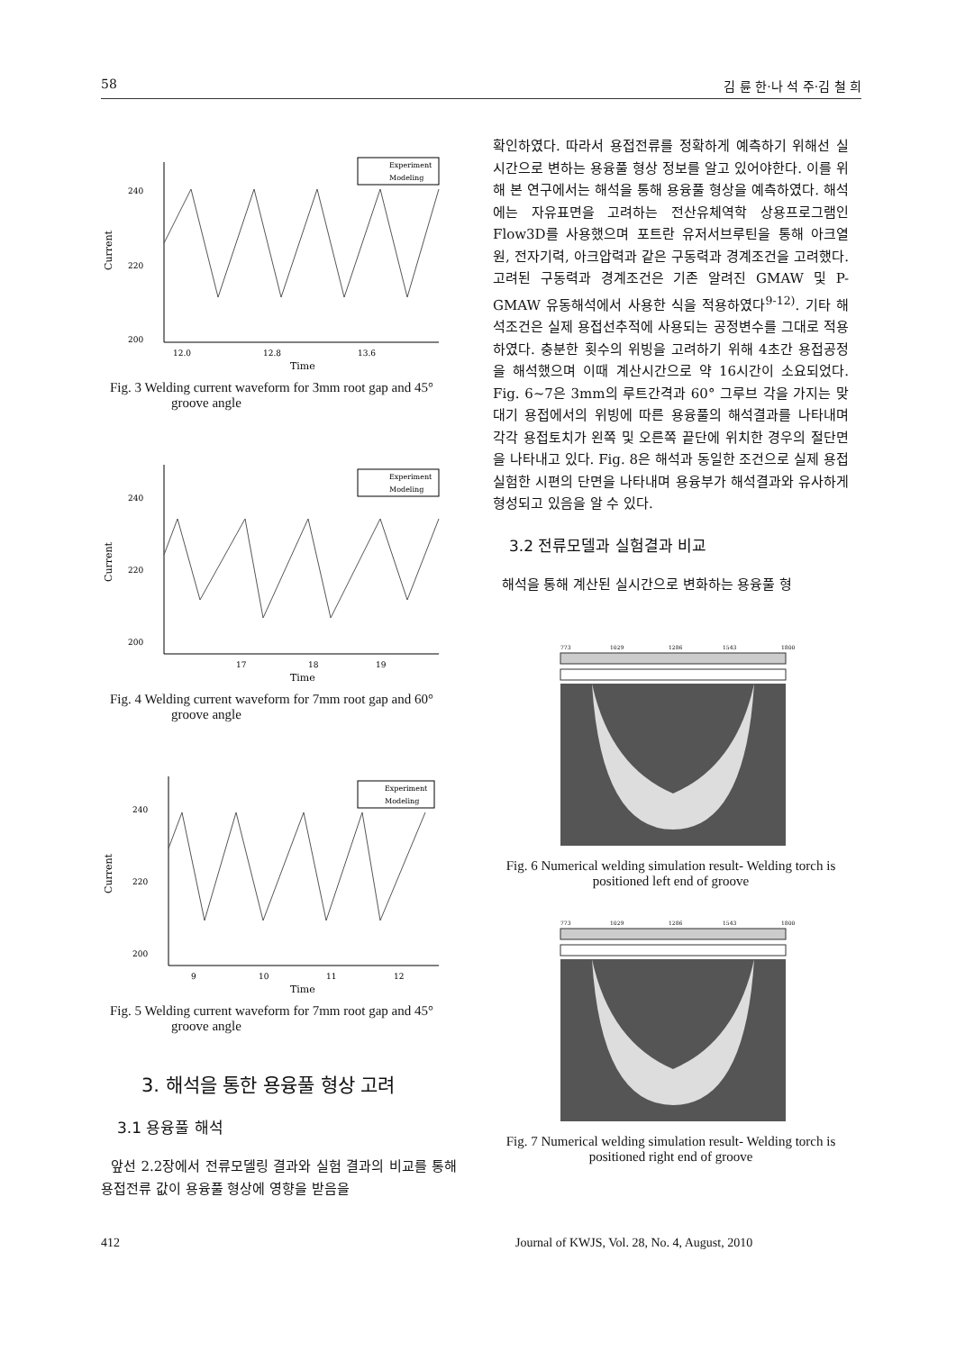58 김 륜 한·나 석 주·김 철 희
240
220
200
Current
12.0
12.8
13.6
Time
Experiment
Modeling
Fig. 3 Welding current waveform for 3mm root gap and 45° groove angle
240
220
200
Current
17
18
19
Time
Experiment
Modeling
Fig. 4 Welding current waveform for 7mm root gap and 60° groove angle
240
220
200
Current
9
10
11
12
Time
Experiment
Modeling
Fig. 5 Welding current waveform for 7mm root gap and 45° groove angle
3. 해석을 통한 용융풀 형상 고려
3.1 용융풀 해석
앞선 2.2장에서 전류모델링 결과와 실험 결과의 비교를 통해 용접전류 값이 용융풀 형상에 영향을 받음을
확인하였다. 따라서 용접전류를 정확하게 예측하기 위해선 실시간으로 변하는 용융풀 형상 정보를 알고 있어야한다. 이를 위해 본 연구에서는 해석을 통해 용융풀 형상을 예측하였다. 해석에는 자유표면을 고려하는 전산유체역학 상용프로그램인 Flow3D를 사용했으며 포트란 유저서브루틴을 통해 아크열원, 전자기력, 아크압력과 같은 구동력과 경계조건을 고려했다. 고려된 구동력과 경계조건은 기존 알려진 GMAW 및 P-GMAW 유동해석에서 사용한 식을 적용하였다<sup>9-12)</sup>. 기타 해석조건은 실제 용접선추적에 사용되는 공정변수를 그대로 적용하였다. 충분한 횟수의 위빙을 고려하기 위해 4초간 용접공정을 해석했으며 이때 계산시간으로 약 16시간이 소요되었다. Fig. 6~7은 3mm의 루트간격과 60° 그루브 각을 가지는 맞대기 용접에서의 위빙에 따른 용융풀의 해석결과를 나타내며 각각 용접토치가 왼쪽 및 오른쪽 끝단에 위치한 경우의 절단면을 나타내고 있다. Fig. 8은 해석과 동일한 조건으로 실제 용접 실험한 시편의 단면을 나타내며 용융부가 해석결과와 유사하게 형성되고 있음을 알 수 있다.
3.2 전류모델과 실험결과 비교
해석을 통해 계산된 실시간으로 변화하는 용융풀 형
773
1029
1286
1543
1800
Fig. 6 Numerical welding simulation result- Welding torch is positioned left end of groove
773
1029
1286
1543
1800
Fig. 7 Numerical welding simulation result- Welding torch is positioned right end of groove
412 Journal of KWJS, Vol. 28, No. 4, August, 2010